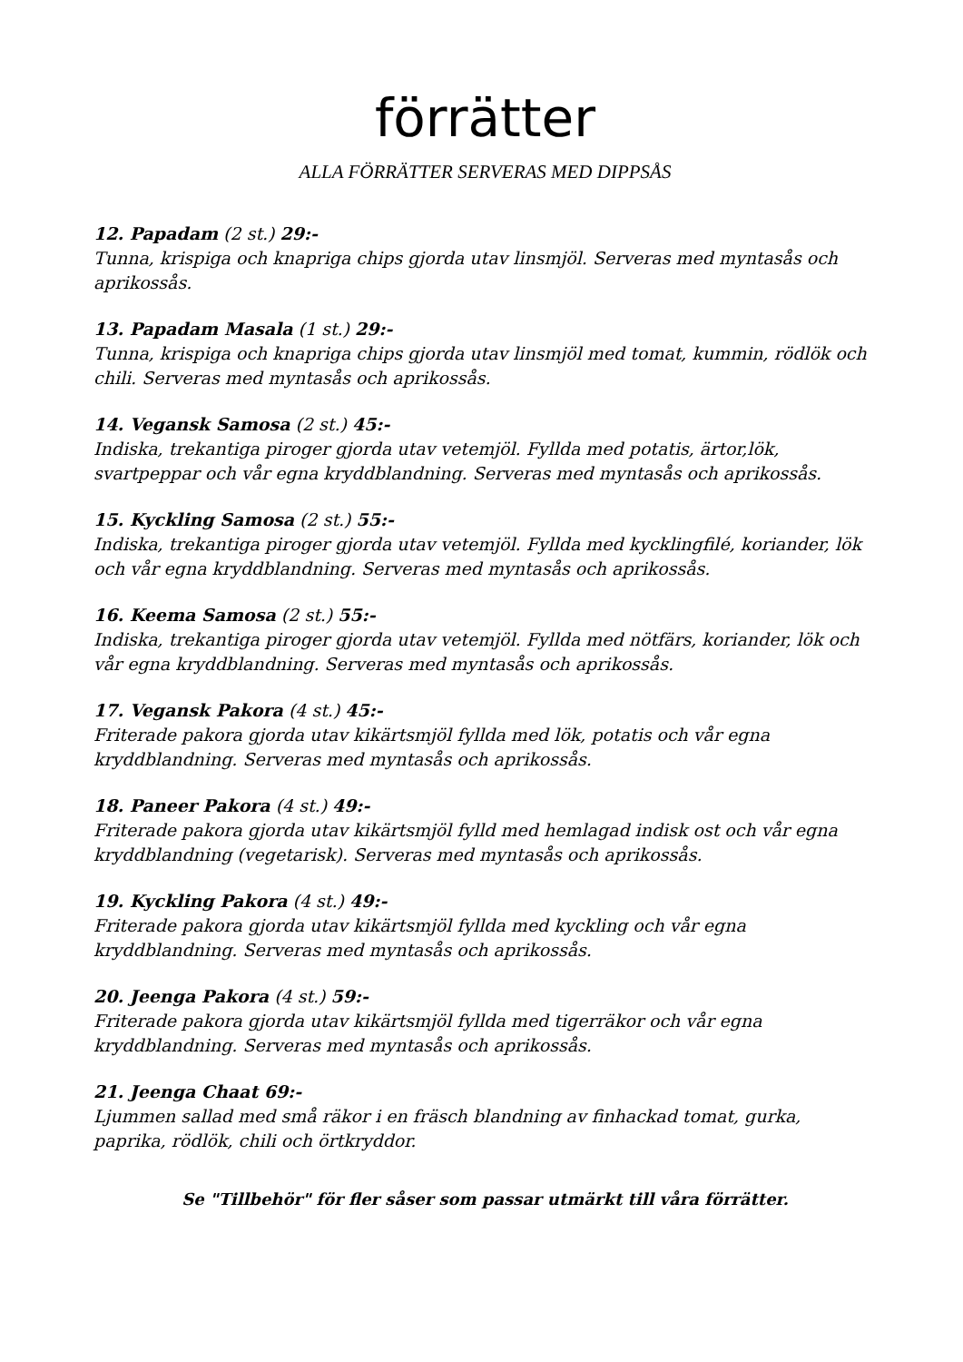förrätter
ALLA FÖRRÄTTER SERVERAS MED DIPPSÅS
12. Papadam (2 st.) 29:-
Tunna, krispiga och knapriga chips gjorda utav linsmjöl. Serveras med myntasås och aprikossås.
13. Papadam Masala (1 st.) 29:-
Tunna, krispiga och knapriga chips gjorda utav linsmjöl med tomat, kummin, rödlök och chili. Serveras med myntasås och aprikossås.
14. Vegansk Samosa (2 st.) 45:-
Indiska, trekantiga piroger gjorda utav vetemjöl. Fyllda med potatis, ärtor,lök, svartpeppar och vår egna kryddblandning. Serveras med myntasås och aprikossås.
15. Kyckling Samosa (2 st.) 55:-
Indiska, trekantiga piroger gjorda utav vetemjöl. Fyllda med kycklingfilé, koriander, lök och vår egna kryddblandning. Serveras med myntasås och aprikossås.
16. Keema Samosa (2 st.) 55:-
Indiska, trekantiga piroger gjorda utav vetemjöl. Fyllda med nötfärs, koriander, lök och vår egna kryddblandning. Serveras med myntasås och aprikossås.
17. Vegansk Pakora (4 st.) 45:-
Friterade pakora gjorda utav kikärtsmjöl fyllda med lök, potatis och vår egna kryddblandning. Serveras med myntasås och aprikossås.
18. Paneer Pakora (4 st.) 49:-
Friterade pakora gjorda utav kikärtsmjöl fylld med hemlagad indisk ost och vår egna kryddblandning (vegetarisk). Serveras med myntasås och aprikossås.
19. Kyckling Pakora (4 st.) 49:-
Friterade pakora gjorda utav kikärtsmjöl fyllda med kyckling och vår egna kryddblandning. Serveras med myntasås och aprikossås.
20. Jeenga Pakora (4 st.) 59:-
Friterade pakora gjorda utav kikärtsmjöl fyllda med tigerräkor och vår egna kryddblandning. Serveras med myntasås och aprikossås.
21. Jeenga Chaat 69:-
Ljummen sallad med små räkor i en fräsch blandning av finhackad tomat, gurka, paprika, rödlök, chili och örtkryddor.
Se "Tillbehör" för fler såser som passar utmärkt till våra förrätter.